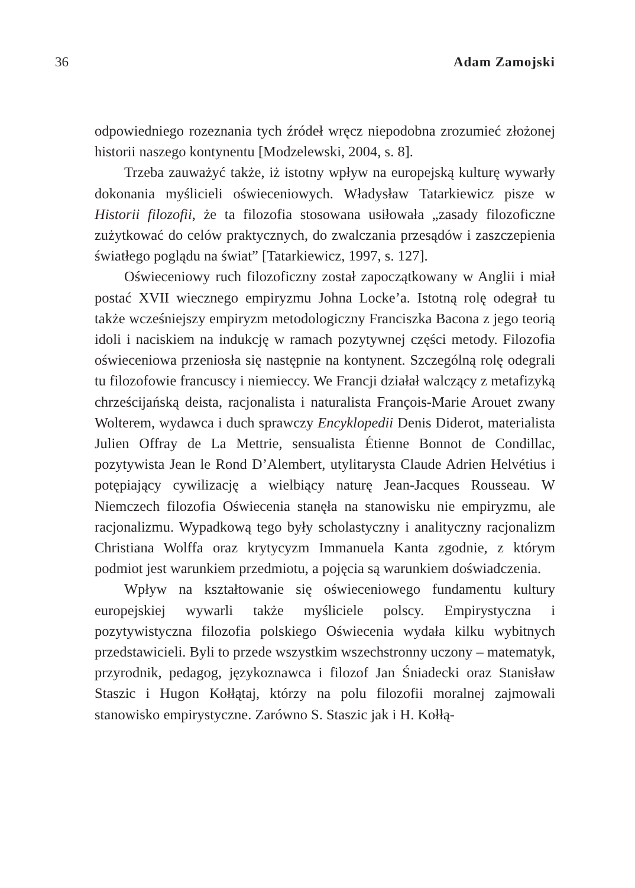36 Adam Zamojski
odpowiedniego rozeznania tych źródeł wręcz niepodobna zrozumieć złożonej historii naszego kontynentu [Modzelewski, 2004, s. 8].
Trzeba zauważyć także, iż istotny wpływ na europejską kulturę wywarły dokonania myślicieli oświeceniowych. Władysław Tatarkiewicz pisze w Historii filozofii, że ta filozofia stosowana usiłowała „zasady filozoficzne zużytkować do celów praktycznych, do zwalczania przesądów i zaszczepienia światłego poglądu na świat” [Tatarkiewicz, 1997, s. 127].
Oświeceniowy ruch filozoficzny został zapoczątkowany w Anglii i miał postać XVII wiecznego empiryzmu Johna Locke’a. Istotną rolę odegrał tu także wcześniejszy empiryzm metodologiczny Franciszka Bacona z jego teorią idoli i naciskiem na indukcję w ramach pozytywnej części metody. Filozofia oświeceniowa przeniosła się następnie na kontynent. Szczególną rolę odegrali tu filozofowie francuscy i niemieccy. We Francji działał walczący z metafizyką chrześcijańską deista, racjonalista i naturalista François-Marie Arouet zwany Wolterem, wydawca i duch sprawczy Encyklopedii Denis Diderot, materialista Julien Offray de La Mettrie, sensualista Étienne Bonnot de Condillac, pozytywista Jean le Rond D’Alembert, utylitarysta Claude Adrien Helvétius i potępiający cywilizację a wielbiący naturę Jean-Jacques Rousseau. W Niemczech filozofia Oświecenia stanęła na stanowisku nie empiryzmu, ale racjonalizmu. Wypadkową tego były scholastyczny i analityczny racjonalizm Christiana Wolffa oraz krytycyzm Immanuela Kanta zgodnie, z którym podmiot jest warunkiem przedmiotu, a pojęcia są warunkiem doświadczenia.
Wpływ na kształtowanie się oświeceniowego fundamentu kultury europejskiej wywarli także myśliciele polscy. Empirystyczna i pozytywistyczna filozofia polskiego Oświecenia wydała kilku wybitnych przedstawicieli. Byli to przede wszystkim wszechstronny uczony – matematyk, przyrodnik, pedagog, językoznawca i filozof Jan Śniadecki oraz Stanisław Staszic i Hugon Kołłątaj, którzy na polu filozofii moralnej zajmowali stanowisko empirystyczne. Zarówno S. Staszic jak i H. Kołłą-